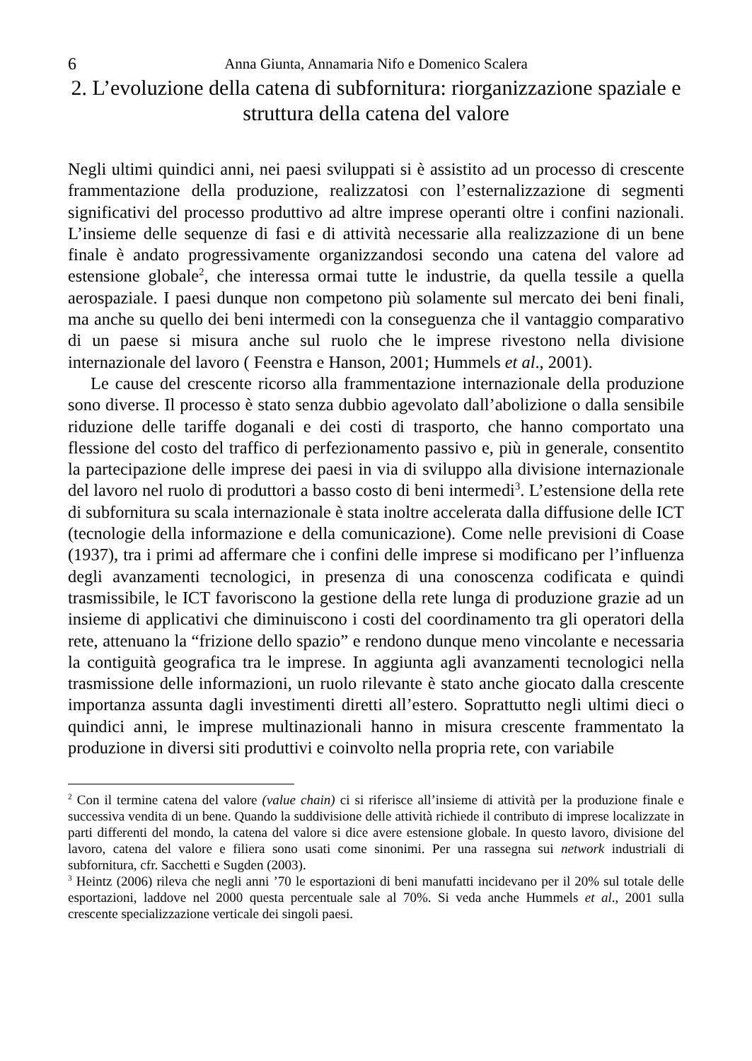6 Anna Giunta, Annamaria Nifo e Domenico Scalera
2. L’evoluzione della catena di subfornitura: riorganizzazione spaziale e struttura della catena del valore
Negli ultimi quindici anni, nei paesi sviluppati si è assistito ad un processo di crescente frammentazione della produzione, realizzatosi con l’esternalizzazione di segmenti significativi del processo produttivo ad altre imprese operanti oltre i confini nazionali. L’insieme delle sequenze di fasi e di attività necessarie alla realizzazione di un bene finale è andato progressivamente organizzandosi secondo una catena del valore ad estensione globale<sup>2</sup>, che interessa ormai tutte le industrie, da quella tessile a quella aerospaziale. I paesi dunque non competono più solamente sul mercato dei beni finali, ma anche su quello dei beni intermedi con la conseguenza che il vantaggio comparativo di un paese si misura anche sul ruolo che le imprese rivestono nella divisione internazionale del lavoro ( Feenstra e Hanson, 2001; Hummels et al., 2001).
Le cause del crescente ricorso alla frammentazione internazionale della produzione sono diverse. Il processo è stato senza dubbio agevolato dall’abolizione o dalla sensibile riduzione delle tariffe doganali e dei costi di trasporto, che hanno comportato una flessione del costo del traffico di perfezionamento passivo e, più in generale, consentito la partecipazione delle imprese dei paesi in via di sviluppo alla divisione internazionale del lavoro nel ruolo di produttori a basso costo di beni intermedi<sup>3</sup>. L’estensione della rete di subfornitura su scala internazionale è stata inoltre accelerata dalla diffusione delle ICT (tecnologie della informazione e della comunicazione). Come nelle previsioni di Coase (1937), tra i primi ad affermare che i confini delle imprese si modificano per l’influenza degli avanzamenti tecnologici, in presenza di una conoscenza codificata e quindi trasmissibile, le ICT favoriscono la gestione della rete lunga di produzione grazie ad un insieme di applicativi che diminuiscono i costi del coordinamento tra gli operatori della rete, attenuano la “frizione dello spazio” e rendono dunque meno vincolante e necessaria la contiguità geografica tra le imprese. In aggiunta agli avanzamenti tecnologici nella trasmissione delle informazioni, un ruolo rilevante è stato anche giocato dalla crescente importanza assunta dagli investimenti diretti all’estero. Soprattutto negli ultimi dieci o quindici anni, le imprese multinazionali hanno in misura crescente frammentato la produzione in diversi siti produttivi e coinvolto nella propria rete, con variabile
<sup>2</sup> Con il termine catena del valore (value chain) ci si riferisce all’insieme di attività per la produzione finale e successiva vendita di un bene. Quando la suddivisione delle attività richiede il contributo di imprese localizzate in parti differenti del mondo, la catena del valore si dice avere estensione globale. In questo lavoro, divisione del lavoro, catena del valore e filiera sono usati come sinonimi. Per una rassegna sui network industriali di subfornitura, cfr. Sacchetti e Sugden (2003).
<sup>3</sup> Heintz (2006) rileva che negli anni ’70 le esportazioni di beni manufatti incidevano per il 20% sul totale delle esportazioni, laddove nel 2000 questa percentuale sale al 70%. Si veda anche Hummels et al., 2001 sulla crescente specializzazione verticale dei singoli paesi.